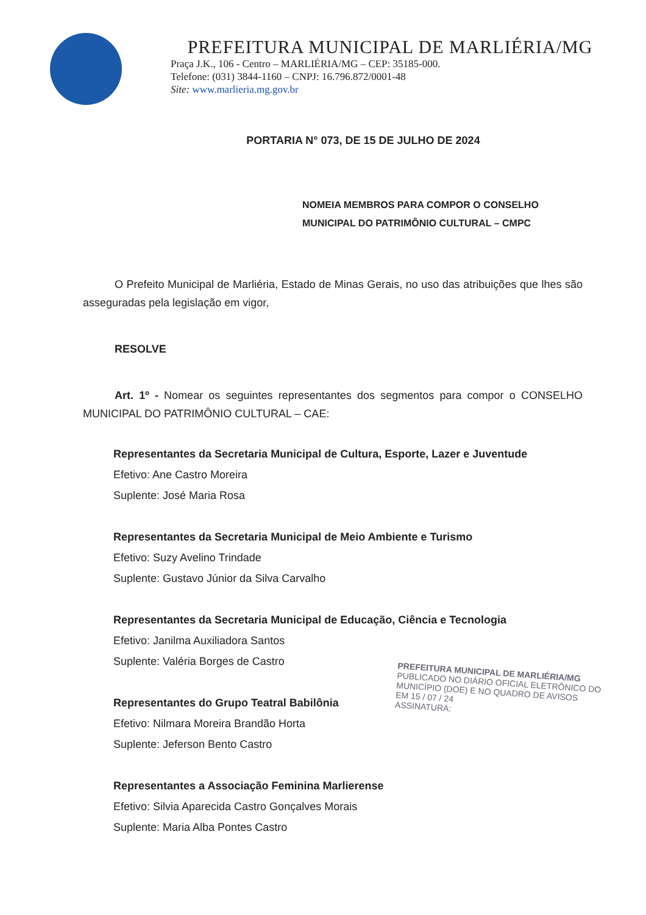PREFEITURA MUNICIPAL DE MARLIÉRIA/MG
Praça J.K., 106 - Centro – MARLIÉRIA/MG – CEP: 35185-000.
Telefone: (031) 3844-1160 – CNPJ: 16.796.872/0001-48
Site: www.marlieria.mg.gov.br
PORTARIA N° 073, DE 15 DE JULHO DE 2024
NOMEIA MEMBROS PARA COMPOR O CONSELHO MUNICIPAL DO PATRIMÔNIO CULTURAL – CMPC
O Prefeito Municipal de Marliéria, Estado de Minas Gerais, no uso das atribuições que lhes são asseguradas pela legislação em vigor,
RESOLVE
Art. 1º - Nomear os seguintes representantes dos segmentos para compor o CONSELHO MUNICIPAL DO PATRIMÔNIO CULTURAL – CAE:
Representantes da Secretaria Municipal de Cultura, Esporte, Lazer e Juventude
Efetivo: Ane Castro Moreira
Suplente: José Maria Rosa
Representantes da Secretaria Municipal de Meio Ambiente e Turismo
Efetivo: Suzy Avelino Trindade
Suplente: Gustavo Júnior da Silva Carvalho
Representantes da Secretaria Municipal de Educação, Ciência e Tecnologia
Efetivo: Janilma Auxiliadora Santos
Suplente: Valéria Borges de Castro
Representantes do Grupo Teatral Babilônia
Efetivo: Nilmara Moreira Brandão Horta
Suplente: Jeferson Bento Castro
Representantes a Associação Feminina Marlierense
Efetivo: Silvia Aparecida Castro Gonçalves Morais
Suplente: Maria Alba Pontes Castro
PREFEITURA MUNICIPAL DE MARLIÉRIA/MG
PUBLICADO NO DIÁRIO OFICIAL ELETRÔNICO DO MUNICÍPIO (DOE) E NO QUADRO DE AVISOS
EM 15 / 07 / 24
ASSINATURA: